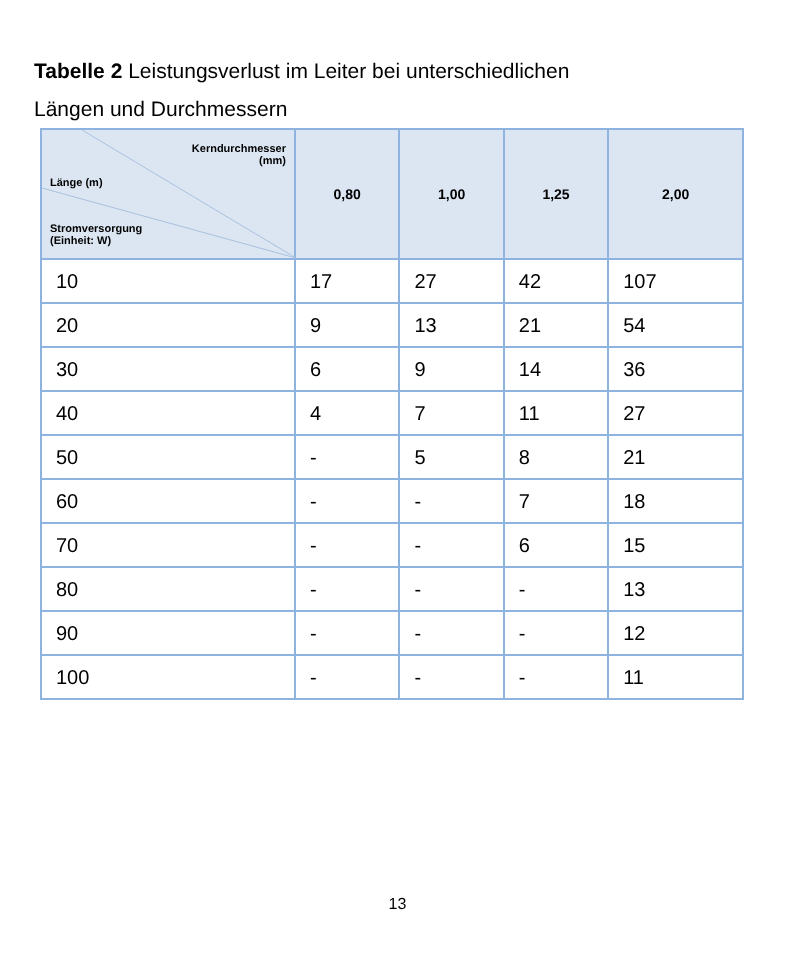Tabelle 2 Leistungsverlust im Leiter bei unterschiedlichen
Längen und Durchmessern
| Kerndurchmesser (mm) Länge (m) Stromversorgung (Einheit: W) | 0,80 | 1,00 | 1,25 | 2,00 |
| --- | --- | --- | --- | --- |
| 10 | 17 | 27 | 42 | 107 |
| 20 | 9 | 13 | 21 | 54 |
| 30 | 6 | 9 | 14 | 36 |
| 40 | 4 | 7 | 11 | 27 |
| 50 | - | 5 | 8 | 21 |
| 60 | - | - | 7 | 18 |
| 70 | - | - | 6 | 15 |
| 80 | - | - | - | 13 |
| 90 | - | - | - | 12 |
| 100 | - | - | - | 11 |
13